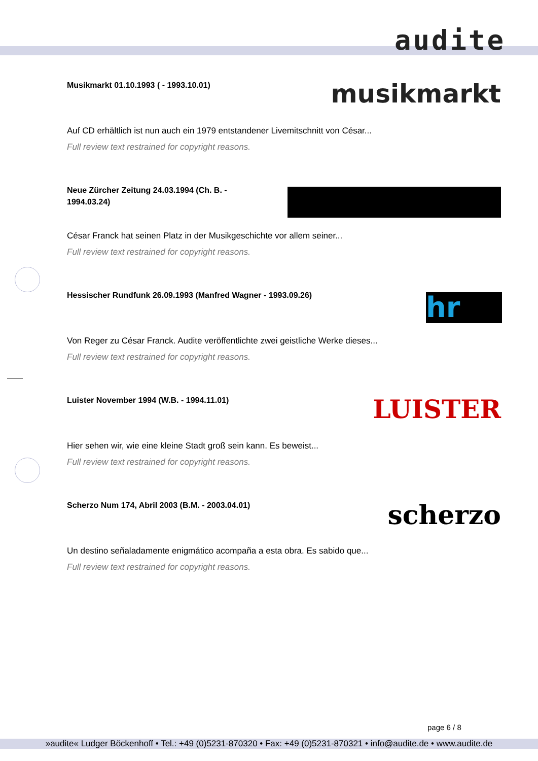audite
Musikmarkt 01.10.1993 ( - 1993.10.01)
musikmarkt
Auf CD erhältlich ist nun auch ein 1979 entstandener Livemitschnitt von César...
Full review text restrained for copyright reasons.
Neue Zürcher Zeitung 24.03.1994 (Ch. B. - 1994.03.24)
César Franck hat seinen Platz in der Musikgeschichte vor allem seiner...
Full review text restrained for copyright reasons.
Hessischer Rundfunk 26.09.1993 (Manfred Wagner - 1993.09.26)
hr
Von Reger zu César Franck. Audite veröffentlichte zwei geistliche Werke dieses...
Full review text restrained for copyright reasons.
Luister November 1994 (W.B. - 1994.11.01)
LUISTER
Hier sehen wir, wie eine kleine Stadt groß sein kann. Es beweist...
Full review text restrained for copyright reasons.
Scherzo Num 174, Abril 2003 (B.M. - 2003.04.01)
scherzo
Un destino señaladamente enigmático acompaña a esta obra. Es sabido que...
Full review text restrained for copyright reasons.
page 6 / 8
»audite« Ludger Böckenhoff • Tel.: +49 (0)5231-870320 • Fax: +49 (0)5231-870321 • info@audite.de • www.audite.de